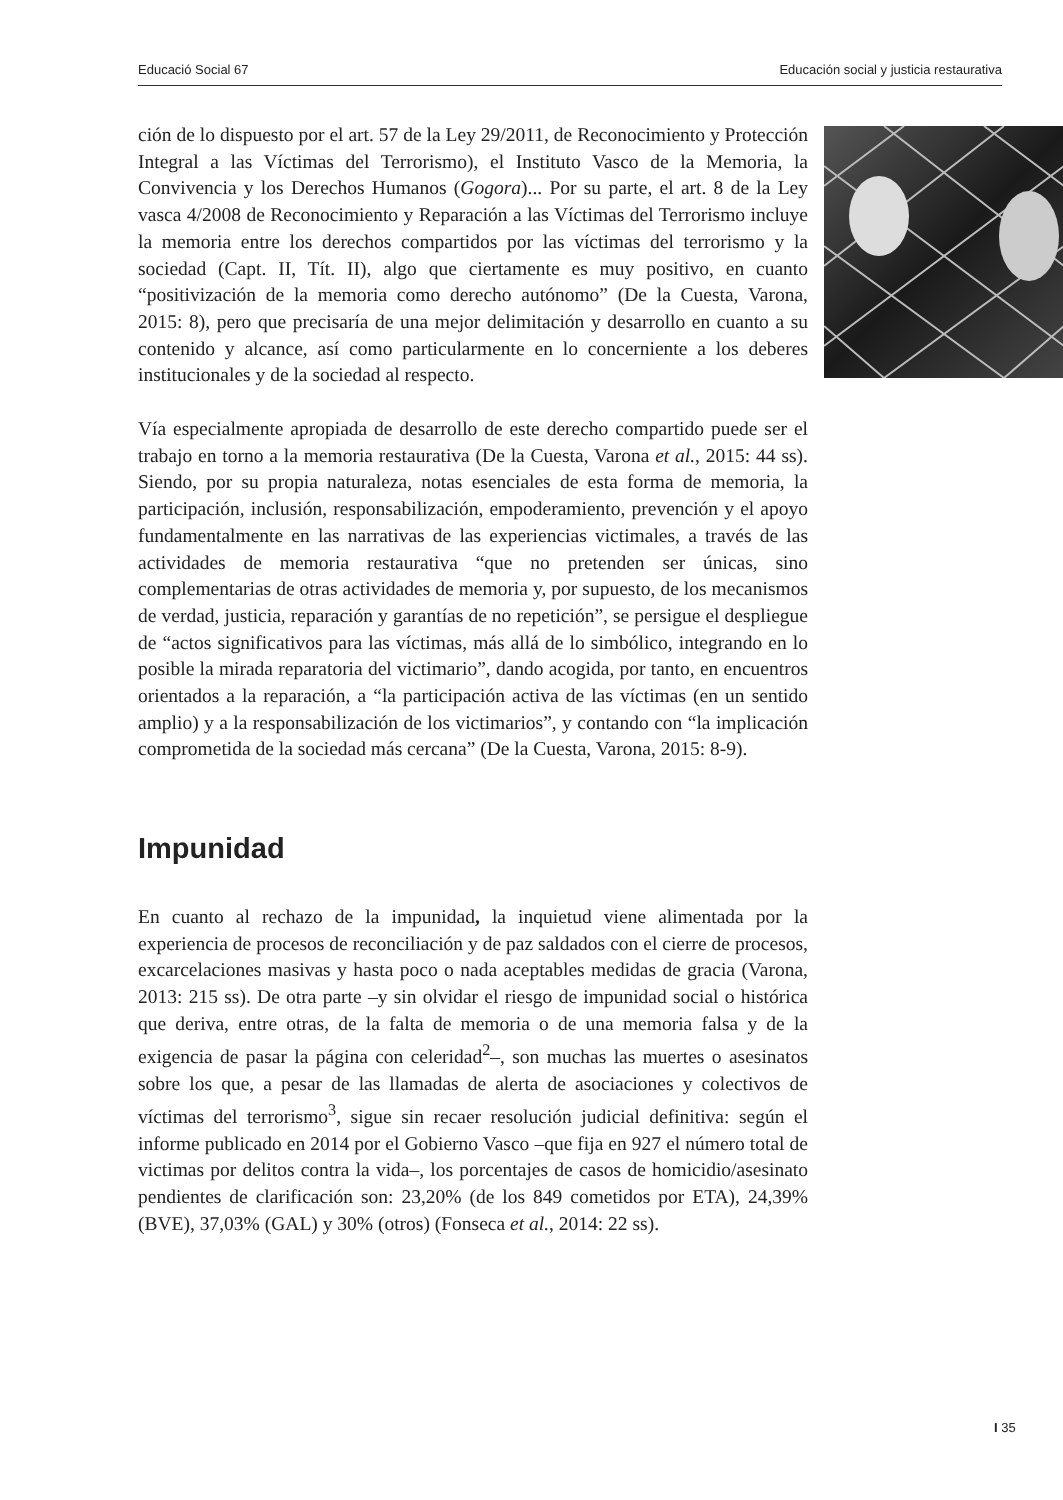Educació Social 67 Educación social y justicia restaurativa
ción de lo dispuesto por el art. 57 de la Ley 29/2011, de Reconocimiento y Protección Integral a las Víctimas del Terrorismo), el Instituto Vasco de la Memoria, la Convivencia y los Derechos Humanos (Gogora)... Por su parte, el art. 8 de la Ley vasca 4/2008 de Reconocimiento y Reparación a las Víctimas del Terrorismo incluye la memoria entre los derechos compartidos por las víctimas del terrorismo y la sociedad (Capt. II, Tít. II), algo que ciertamente es muy positivo, en cuanto “positivización de la memoria como derecho autónomo” (De la Cuesta, Varona, 2015: 8), pero que precisaría de una mejor delimitación y desarrollo en cuanto a su contenido y alcance, así como particularmente en lo concerniente a los deberes institucionales y de la sociedad al respecto.
Vía especialmente apropiada de desarrollo de este derecho compartido puede ser el trabajo en torno a la memoria restaurativa (De la Cuesta, Varona et al., 2015: 44 ss). Siendo, por su propia naturaleza, notas esenciales de esta forma de memoria, la participación, inclusión, responsabilización, empoderamiento, prevención y el apoyo fundamentalmente en las narrativas de las experiencias victimales, a través de las actividades de memoria restaurativa “que no pretenden ser únicas, sino complementarias de otras actividades de memoria y, por supuesto, de los mecanismos de verdad, justicia, reparación y garantías de no repetición”, se persigue el despliegue de “actos significativos para las víctimas, más allá de lo simbólico, integrando en lo posible la mirada reparatoria del victimario”, dando acogida, por tanto, en encuentros orientados a la reparación, a “la participación activa de las víctimas (en un sentido amplio) y a la responsabilización de los victimarios”, y contando con “la implicación comprometida de la sociedad más cercana” (De la Cuesta, Varona, 2015: 8-9).
Impunidad
En cuanto al rechazo de la impunidad, la inquietud viene alimentada por la experiencia de procesos de reconciliación y de paz saldados con el cierre de procesos, excarcelaciones masivas y hasta poco o nada aceptables medidas de gracia (Varona, 2013: 215 ss). De otra parte –y sin olvidar el riesgo de impunidad social o histórica que deriva, entre otras, de la falta de memoria o de una memoria falsa y de la exigencia de pasar la página con celeridad<sup>2</sup>–, son muchas las muertes o asesinatos sobre los que, a pesar de las llamadas de alerta de asociaciones y colectivos de víctimas del terrorismo<sup>3</sup>, sigue sin recaer resolución judicial definitiva: según el informe publicado en 2014 por el Gobierno Vasco –que fija en 927 el número total de victimas por delitos contra la vida–, los porcentajes de casos de homicidio/asesinato pendientes de clarificación son: 23,20% (de los 849 cometidos por ETA), 24,39% (BVE), 37,03% (GAL) y 30% (otros) (Fonseca et al., 2014: 22 ss).
I 35